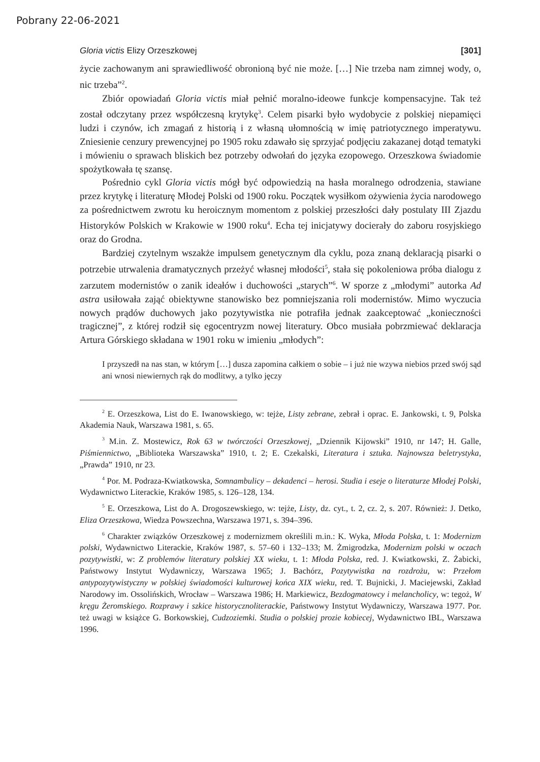Pobrany 22-06-2021
Gloria victis Elizy Orzeszkowej [301]
życie zachowanym ani sprawiedliwość obronioną być nie może. […] Nie trzeba nam zimnej wody, o, nic trzeba”<sup>2</sup>.
Zbiór opowiadań Gloria victis miał pełnić moralno-ideowe funkcje kompensacyjne. Tak też został odczytany przez współczesną krytykę<sup>3</sup>. Celem pisarki było wydobycie z polskiej niepamięci ludzi i czynów, ich zmagań z historią i z własną ułomnością w imię patriotycznego imperatywu. Zniesienie cenzury prewencyjnej po 1905 roku zdawało się sprzyjać podjęciu zakazanej dotąd tematyki i mówieniu o sprawach bliskich bez potrzeby odwołań do języka ezopowego. Orzeszkowa świadomie spożytkowała tę szansę.
Pośrednio cykl Gloria victis mógł być odpowiedzią na hasła moralnego odrodzenia, stawiane przez krytykę i literaturę Młodej Polski od 1900 roku. Początek wysiłkom ożywienia życia narodowego za pośrednictwem zwrotu ku heroicznym momentom z polskiej przeszłości dały postulaty III Zjazdu Historyków Polskich w Krakowie w 1900 roku<sup>4</sup>. Echa tej inicjatywy docierały do zaboru rosyjskiego oraz do Grodna.
Bardziej czytelnym wszakże impulsem genetycznym dla cyklu, poza znaną deklaracją pisarki o potrzebie utrwalenia dramatycznych przeżyć własnej młodości<sup>5</sup>, stała się pokoleniowa próba dialogu z zarzutem modernistów o zanik ideałów i duchowości „starych”<sup>6</sup>. W sporze z „młodymi” autorka Ad astra usiłowała zająć obiektywne stanowisko bez pomniejszania roli modernistów. Mimo wyczucia nowych prądów duchowych jako pozytywistka nie potrafiła jednak zaakceptować „konieczności tragicznej”, z której rodził się egocentryzm nowej literatury. Obco musiała pobrzmiewać deklaracja Artura Górskiego składana w 1901 roku w imieniu „młodych”:
I przyszedł na nas stan, w którym […] dusza zapomina całkiem o sobie – i już nie wzywa niebios przed swój sąd ani wnosi niewiernych rąk do modlitwy, a tylko jęczy
<sup>2</sup> E. Orzeszkowa, List do E. Iwanowskiego, w: tejże, Listy zebrane, zebrał i oprac. E. Jankowski, t. 9, Polska Akademia Nauk, Warszawa 1981, s. 65.
<sup>3</sup> M.in. Z. Mostewicz, Rok 63 w twórczości Orzeszkowej, „Dziennik Kijowski” 1910, nr 147; H. Galle, Piśmiennictwo, „Biblioteka Warszawska” 1910, t. 2; E. Czekalski, Literatura i sztuka. Najnowsza beletrystyka, „Prawda” 1910, nr 23.
<sup>4</sup> Por. M. Podraza-Kwiatkowska, Somnambulicy – dekadenci – herosi. Studia i eseje o literaturze Młodej Polski, Wydawnictwo Literackie, Kraków 1985, s. 126–128, 134.
<sup>5</sup> E. Orzeszkowa, List do A. Drogoszewskiego, w: tejże, Listy, dz. cyt., t. 2, cz. 2, s. 207. Również: J. Detko, Eliza Orzeszkowa, Wiedza Powszechna, Warszawa 1971, s. 394–396.
<sup>6</sup> Charakter związków Orzeszkowej z modernizmem określili m.in.: K. Wyka, Młoda Polska, t. 1: Modernizm polski, Wydawnictwo Literackie, Kraków 1987, s. 57–60 i 132–133; M. Żmigrodzka, Modernizm polski w oczach pozytywistki, w: Z problemów literatury polskiej XX wieku, t. 1: Młoda Polska, red. J. Kwiatkowski, Z. Żabicki, Państwowy Instytut Wydawniczy, Warszawa 1965; J. Bachórz, Pozytywistka na rozdrożu, w: Przełom antypozytywistyczny w polskiej świadomości kulturowej końca XIX wieku, red. T. Bujnicki, J. Maciejewski, Zakład Narodowy im. Ossolińskich, Wrocław – Warszawa 1986; H. Markiewicz, Bezdogmatowcy i melancholicy, w: tegoż, W kręgu Żeromskiego. Rozprawy i szkice historycznoliterackie, Państwowy Instytut Wydawniczy, Warszawa 1977. Por. też uwagi w książce G. Borkowskiej, Cudzoziemki. Studia o polskiej prozie kobiecej, Wydawnictwo IBL, Warszawa 1996.